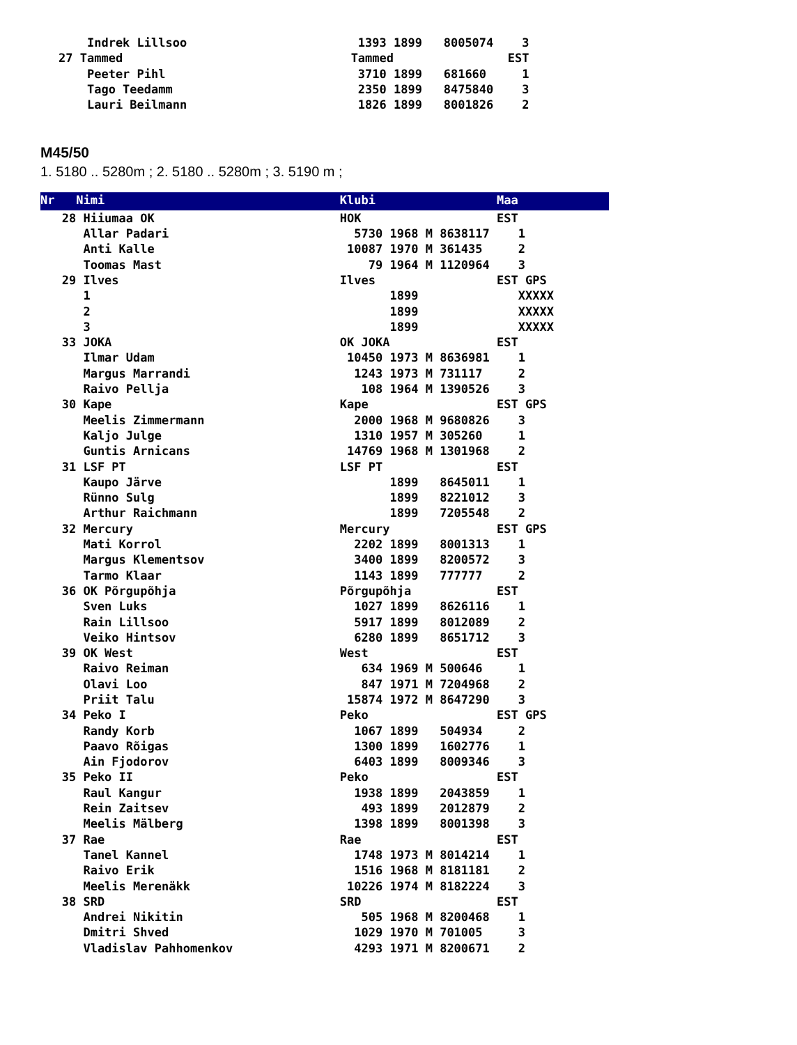Indrek Lillsoo                        1393 1899   8005074    3
27 Tammed                                Tammed                EST
    Peeter Pihl                           3710 1899   681660     1
    Tago Teedamm                          2350 1899   8475840    3
    Lauri Beilmann                        1826 1899   8001826    2
M45/50
1. 5180 .. 5280m ; 2. 5180 .. 5280m ; 3. 5190 m ;
Nr   Nimi                                 Klubi                 Maa
   28 Hiiumaa OK                          HOK                   EST
      Allar Padari                          5730 1968 M 8638117    1
      Anti Kalle                           10087 1970 M 361435     2
      Toomas Mast                             79 1964 M 1120964    3
   29 Ilves                               Ilves                 EST GPS
      1                                          1899              XXXXX
      2                                          1899              XXXXX
      3                                          1899              XXXXX
   33 JOKA                                OK JOKA               EST
      Ilmar Udam                           10450 1973 M 8636981    1
      Margus Marrandi                       1243 1973 M 731117     2
      Raivo Pellja                           108 1964 M 1390526    3
   30 Kape                                Kape                  EST GPS
      Meelis Zimmermann                     2000 1968 M 9680826    3
      Kaljo Julge                           1310 1957 M 305260     1
      Guntis Arnicans                      14769 1968 M 1301968    2
   31 LSF PT                              LSF PT                EST
      Kaupo Järve                                1899   8645011    1
      Rünno Sulg                                 1899   8221012    3
      Arthur Raichmann                           1899   7205548    2
   32 Mercury                             Mercury               EST GPS
      Mati Korrol                           2202 1899   8001313    1
      Margus Klementsov                     3400 1899   8200572    3
      Tarmo Klaar                           1143 1899   777777     2
   36 OK Põrgupõhja                       Põrgupõhja            EST
      Sven Luks                             1027 1899   8626116    1
      Rain Lillsoo                          5917 1899   8012089    2
      Veiko Hintsov                         6280 1899   8651712    3
   39 OK West                             West                  EST
      Raivo Reiman                           634 1969 M 500646     1
      Olavi Loo                              847 1971 M 7204968    2
      Priit Talu                           15874 1972 M 8647290    3
   34 Peko I                              Peko                  EST GPS
      Randy Korb                            1067 1899   504934     2
      Paavo Rõigas                          1300 1899   1602776    1
      Ain Fjodorov                          6403 1899   8009346    3
   35 Peko II                             Peko                  EST
      Raul Kangur                           1938 1899   2043859    1
      Rein Zaitsev                           493 1899   2012879    2
      Meelis Mälberg                        1398 1899   8001398    3
   37 Rae                                 Rae                   EST
      Tanel Kannel                          1748 1973 M 8014214    1
      Raivo Erik                            1516 1968 M 8181181    2
      Meelis Merenäkk                      10226 1974 M 8182224    3
   38 SRD                                 SRD                   EST
      Andrei Nikitin                         505 1968 M 8200468    1
      Dmitri Shved                          1029 1970 M 701005     3
      Vladislav Pahhomenkov                 4293 1971 M 8200671    2